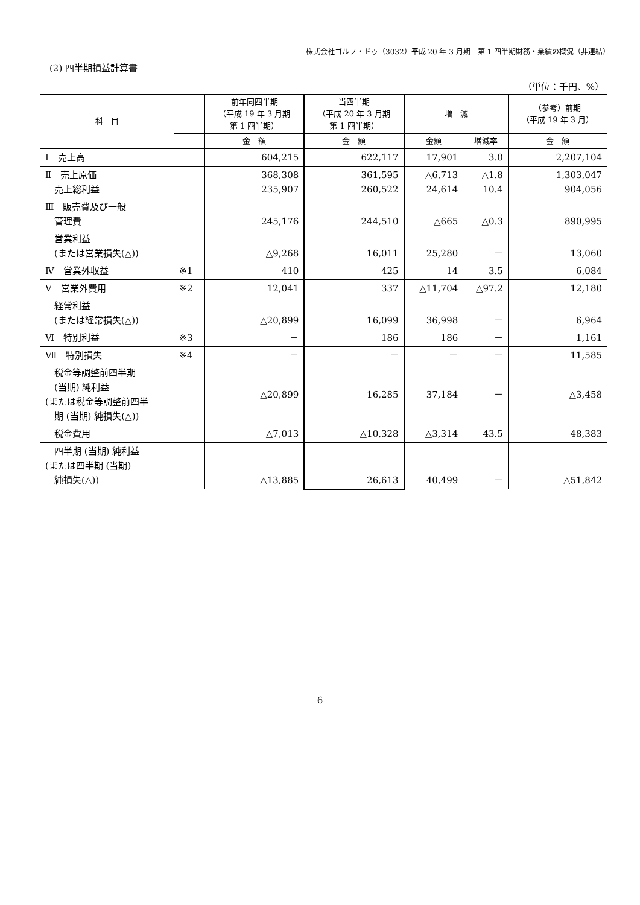株式会社ゴルフ・ドゥ（3032）平成 20 年 3 月期　第 1 四半期財務・業績の概況（非連結）
(2) 四半期損益計算書
（単位：千円、%）
| 科 目 | | 前年同四半期 （平成 19 年 3 月期 第 1 四半期） | 当四半期 （平成 20 年 3 月期 第 1 四半期） | 増 減 | | （参考）前期 （平成 19 年 3 月） |
| --- | --- | --- | --- | --- | --- | --- |
| | | 金 額 | 金 額 | 金額 | 増減率 | 金 額 |
| Ⅰ 売上高 | | 604,215 | 622,117 | 17,901 | 3.0 | 2,207,104 |
| Ⅱ 売上原価 売上総利益 | | 368,308 235,907 | 361,595 260,522 | △6,713 24,614 | △1.8 10.4 | 1,303,047 904,056 |
| Ⅲ 販売費及び一般 管理費 | | 245,176 | 244,510 | △665 | △0.3 | 890,995 |
| 営業利益 (または営業損失(△)) | | △9,268 | 16,011 | 25,280 | － | 13,060 |
| Ⅳ 営業外収益 | ※1 | 410 | 425 | 14 | 3.5 | 6,084 |
| Ⅴ 営業外費用 | ※2 | 12,041 | 337 | △11,704 | △97.2 | 12,180 |
| 経常利益 (または経常損失(△)) | | △20,899 | 16,099 | 36,998 | － | 6,964 |
| Ⅵ 特別利益 | ※3 | － | 186 | 186 | － | 1,161 |
| Ⅶ 特別損失 | ※4 | － | － | － | － | 11,585 |
| 税金等調整前四半期 (当期) 純利益 (または税金等調整前四半 期 (当期) 純損失(△)) | | △20,899 | 16,285 | 37,184 | － | △3,458 |
| 税金費用 | | △7,013 | △10,328 | △3,314 | 43.5 | 48,383 |
| 四半期 (当期) 純利益 (または四半期 (当期) 純損失(△)) | | △13,885 | 26,613 | 40,499 | － | △51,842 |
6